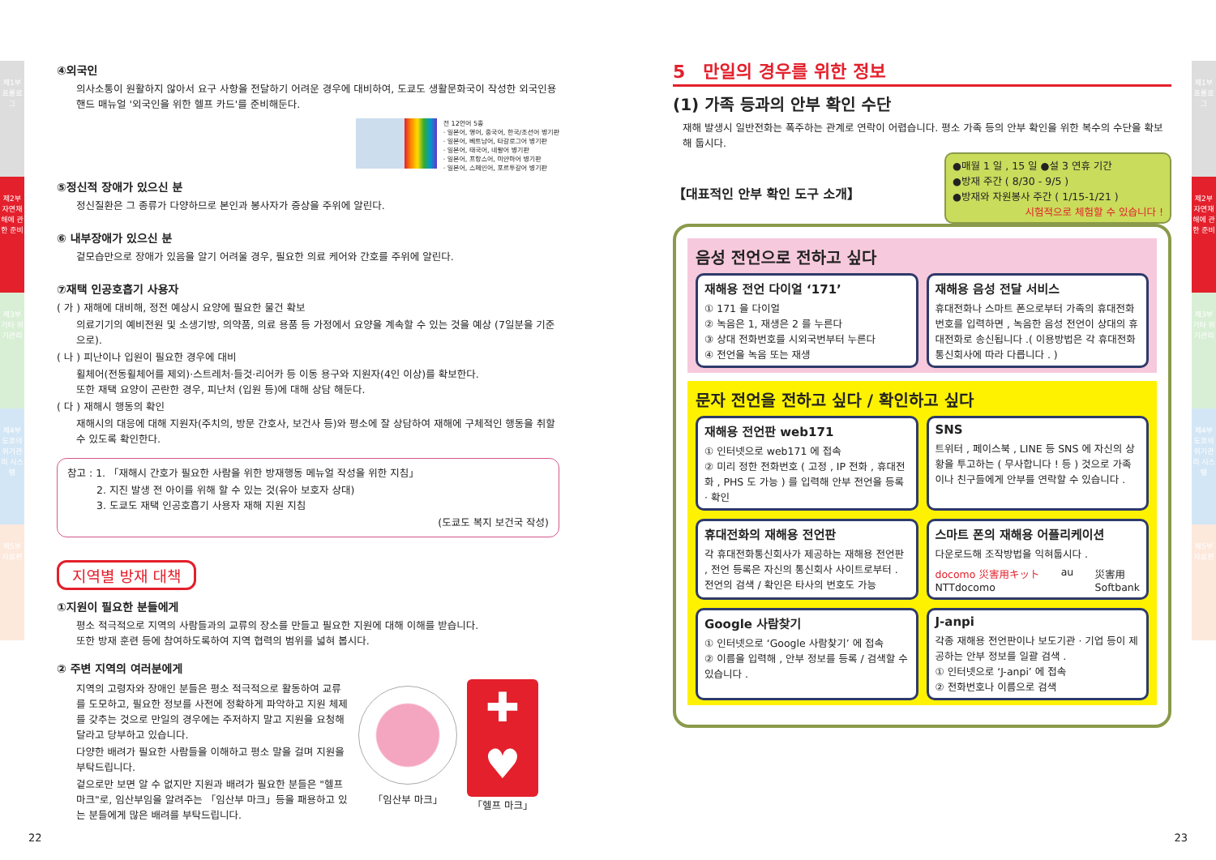제1부 프롤로그
제2부 자연재해에 관한 준비
제3부 기타 위기관리
제4부 도쿄의 위기관리 시스템
제5부 자료편
제1부 프롤로그
제2부 자연재해에 관한 준비
제3부 기타 위기관리
제4부 도쿄의 위기관리 시스템
제5부 자료편
④외국인
의사소통이 원활하지 않아서 요구 사항을 전달하기 어려운 경우에 대비하여, 도쿄도 생활문화국이 작성한 외국인용 핸드 매뉴얼 '외국인을 위한 헬프 카드'를 준비해둔다.
전 12언어 5종
· 일본어, 영어, 중국어, 한국/조선어 병기판
· 일본어, 베트남어, 타갈로그어 병기판
· 일본어, 태국어, 네팔어 병기판
· 일본어, 프랑스어, 미얀마어 병기판
· 일본어, 스페인어, 포르투갈어 병기판
⑤정신적 장애가 있으신 분
정신질환은 그 종류가 다양하므로 본인과 봉사자가 증상을 주위에 알린다.
⑥ 내부장애가 있으신 분
겉모습만으로 장애가 있음을 알기 어려울 경우, 필요한 의료 케어와 간호를 주위에 알린다.
⑦재택 인공호흡기 사용자
( 가 ) 재해에 대비해, 정전 예상시 요양에 필요한 물건 확보
의료기기의 예비전원 및 소생기방, 의약품, 의료 용품 등 가정에서 요양을 계속할 수 있는 것을 예상 (7일분을 기준으로).
( 나 ) 피난이나 입원이 필요한 경우에 대비
휠체어(전동휠체어를 제외)·스트레처·들것·리어카 등 이동 용구와 지원자(4인 이상)를 확보한다.
또한 재택 요양이 곤란한 경우, 피난처 (입원 등)에 대해 상담 해둔다.
( 다 ) 재해시 행동의 확인
재해시의 대응에 대해 지원자(주치의, 방문 간호사, 보건사 등)와 평소에 잘 상담하여 재해에 구체적인 행동을 취할 수 있도록 확인한다.
참고 : 1. 「재해시 간호가 필요한 사람을 위한 방재행동 메뉴얼 작성을 위한 지침」
2. 지진 발생 전 아이를 위해 할 수 있는 것(유아 보호자 상대)
3. 도쿄도 재택 인공호흡기 사용자 재해 지원 지침
(도쿄도 복지 보건국 작성)
지역별 방재 대책
①지원이 필요한 분들에게
평소 적극적으로 지역의 사람들과의 교류의 장소를 만들고 필요한 지원에 대해 이해를 받습니다.
또한 방재 훈련 등에 참여하도록하여 지역 협력의 범위를 넓혀 봅시다.
② 주변 지역의 여러분에게
지역의 고령자와 장애인 분들은 평소 적극적으로 활동하여 교류를 도모하고, 필요한 정보를 사전에 정확하게 파악하고 지원 체제를 갖추는 것으로 만일의 경우에는 주저하지 말고 지원을 요청해달라고 당부하고 있습니다.
다양한 배려가 필요한 사람들을 이해하고 평소 말을 걸며 지원을 부탁드립니다.
겉으로만 보면 알 수 없지만 지원과 배려가 필요한 분들은 "헬프 마크"로, 임산부임을 알려주는 「임산부 마크」등을 패용하고 있는 분들에게 많은 배려를 부탁드립니다.
「임산부 마크」
✚
♥
「헬프 마크」
5　만일의 경우를 위한 정보
(1) 가족 등과의 안부 확인 수단
재해 발생시 일반전화는 폭주하는 관계로 연락이 어렵습니다. 평소 가족 등의 안부 확인을 위한 복수의 수단을 확보해 둡시다.
●매월 1 일 , 15 일 ●설 3 연휴 기간
●방재 주간 ( 8/30 - 9/5 )
●방재와 자원봉사 주간 ( 1/15-1/21 )
시험적으로 체험할 수 있습니다 !
【대표적인 안부 확인 도구 소개】
음성 전언으로 전하고 싶다
재해용 전언 다이얼 ‘171’
① 171 을 다이얼
② 녹음은 1, 재생은 2 를 누른다
③ 상대 전화번호를 시외국번부터 누른다
④ 전언을 녹음 또는 재생
재해용 음성 전달 서비스
휴대전화나 스마트 폰으로부터 가족의 휴대전화번호를 입력하면 , 녹음한 음성 전언이 상대의 휴대전화로 송신됩니다 .( 이용방법은 각 휴대전화통신회사에 따라 다릅니다 . )
문자 전언을 전하고 싶다 / 확인하고 싶다
재해용 전언판 web171
① 인터넷으로 web171 에 접속
② 미리 정한 전화번호 ( 고정 , IP 전화 , 휴대전화 , PHS 도 가능 ) 를 입력해 안부 전언을 등록 · 확인
SNS
트위터 , 페이스북 , LINE 등 SNS 에 자신의 상황을 투고하는 ( 무사합니다 ! 등 ) 것으로 가족이나 친구들에게 안부를 연락할 수 있습니다 .
휴대전화의 재해용 전언판
각 휴대전화통신회사가 제공하는 재해용 전언판 , 전언 등록은 자신의 통신회사 사이트로부터 . 전언의 검색 / 확인은 타사의 번호도 가능
스마트 폰의 재해용 어플리케이션
다운로드해 조작방법을 익혀둡시다 .
docomo 災害用キット
NTTdocomo au 災害用
Softbank
Google 사람찾기
① 인터넷으로 ‘Google 사람찾기’ 에 접속
② 이름을 입력해 , 안부 정보를 등록 / 검색할 수 있습니다 .
J-anpi
각종 재해용 전언판이나 보도기관 · 기업 등이 제공하는 안부 정보를 일괄 검색 .
① 인터넷으로 ‘J-anpi’ 에 접속
② 전화번호나 이름으로 검색
22 23